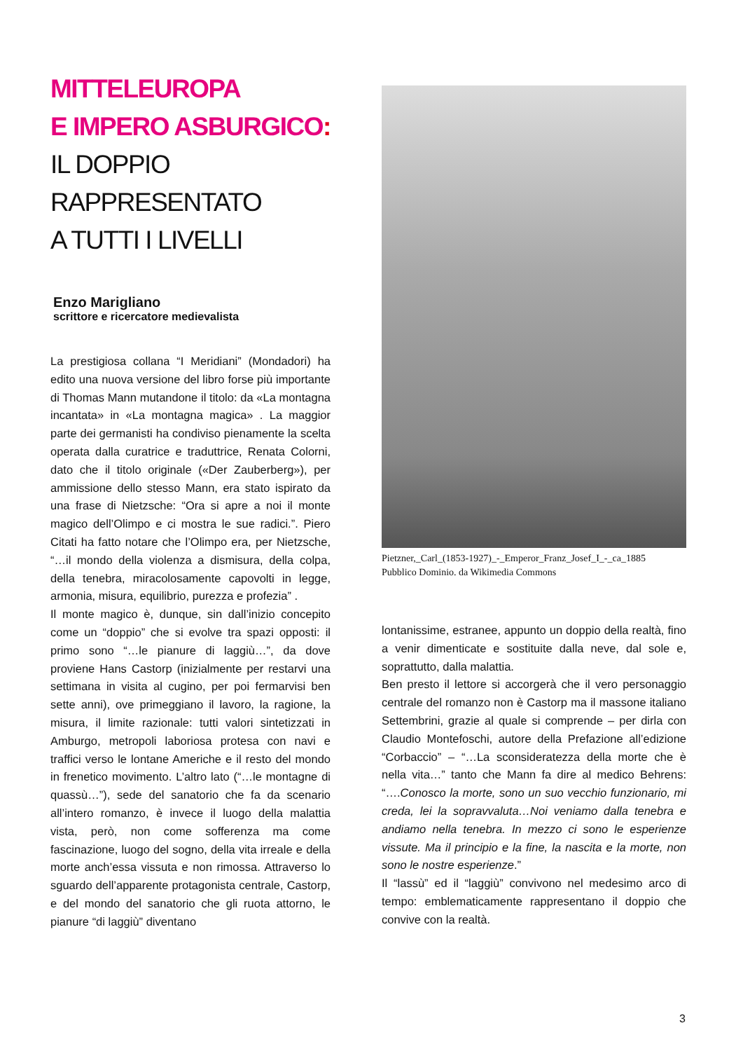MITTELEUROPA
E IMPERO ASBURGICO:
IL DOPPIO
RAPPRESENTATO
A TUTTI I LIVELLI
Enzo Marigliano
scrittore e ricercatore medievalista
La prestigiosa collana “I Meridiani” (Mondadori) ha edito una nuova versione del libro forse più importante di Thomas Mann mutandone il titolo: da «La montagna incantata» in «La montagna magica» . La maggior parte dei germanisti ha condiviso pienamente la scelta operata dalla curatrice e traduttrice, Renata Colorni, dato che il titolo originale («Der Zauberberg»), per ammissione dello stesso Mann, era stato ispirato da una frase di Nietzsche: “Ora si apre a noi il monte magico dell’Olimpo e ci mostra le sue radici.”. Piero Citati ha fatto notare che l’Olimpo era, per Nietzsche, “…il mondo della violenza a dismisura, della colpa, della tenebra, miracolosamente capovolti in legge, armonia, misura, equilibrio, purezza e profezia” .
Il monte magico è, dunque, sin dall’inizio concepito come un “doppio” che si evolve tra spazi opposti: il primo sono “…le pianure di laggiù…”, da dove proviene Hans Castorp (inizialmente per restarvi una settimana in visita al cugino, per poi fermarvisi ben sette anni), ove primeggiano il lavoro, la ragione, la misura, il limite razionale: tutti valori sintetizzati in Amburgo, metropoli laboriosa protesa con navi e traffici verso le lontane Americhe e il resto del mondo in frenetico movimento. L’altro lato (“…le montagne di quassù…”), sede del sanatorio che fa da scenario all’intero romanzo, è invece il luogo della malattia vista, però, non come sofferenza ma come fascinazione, luogo del sogno, della vita irreale e della morte anch’essa vissuta e non rimossa. Attraverso lo sguardo dell’apparente protagonista centrale, Castorp, e del mondo del sanatorio che gli ruota attorno, le pianure “di laggiù” diventano
Pietzner,_Carl_(1853-1927)_-_Emperor_Franz_Josef_I_-_ca_1885
Pubblico Dominio. da Wikimedia Commons
lontanissime, estranee, appunto un doppio della realtà, fino a venir dimenticate e sostituite dalla neve, dal sole e, soprattutto, dalla malattia.
Ben presto il lettore si accorgerà che il vero personaggio centrale del romanzo non è Castorp ma il massone italiano Settembrini, grazie al quale si comprende – per dirla con Claudio Montefoschi, autore della Prefazione all’edizione “Corbaccio” – “…La sconsideratezza della morte che è nella vita…” tanto che Mann fa dire al medico Behrens: “….Conosco la morte, sono un suo vecchio funzionario, mi creda, lei la sopravvaluta…Noi veniamo dalla tenebra e andiamo nella tenebra. In mezzo ci sono le esperienze vissute. Ma il principio e la fine, la nascita e la morte, non sono le nostre esperienze.”
Il “lassù” ed il “laggiù” convivono nel medesimo arco di tempo: emblematicamente rappresentano il doppio che convive con la realtà.
3